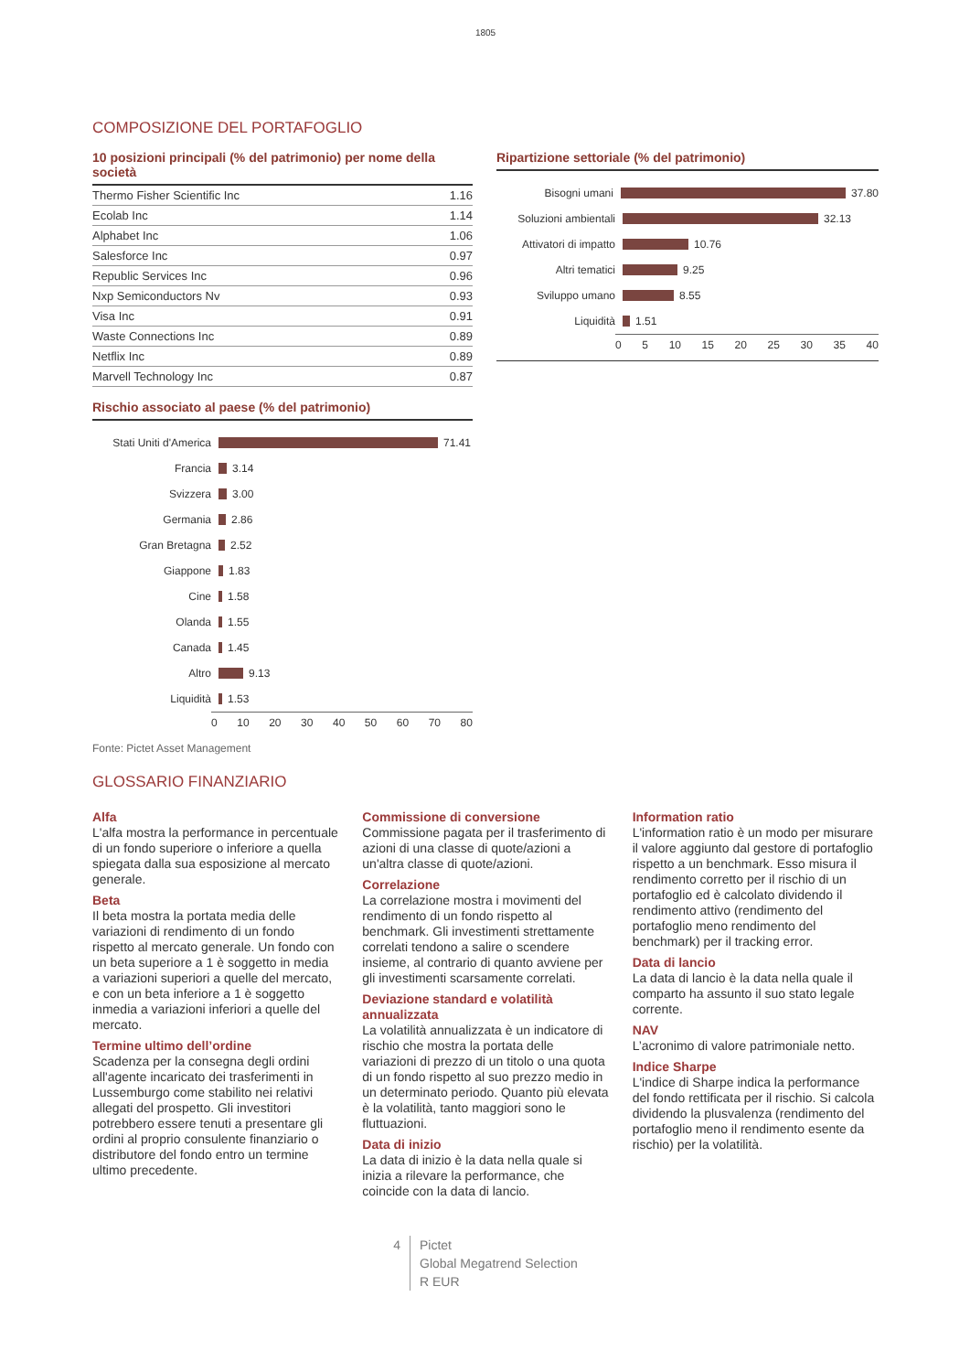1805
COMPOSIZIONE DEL PORTAFOGLIO
10 posizioni principali (% del patrimonio) per nome della società
| Thermo Fisher Scientific Inc | 1.16 |
| Ecolab Inc | 1.14 |
| Alphabet Inc | 1.06 |
| Salesforce Inc | 0.97 |
| Republic Services Inc | 0.96 |
| Nxp Semiconductors Nv | 0.93 |
| Visa Inc | 0.91 |
| Waste Connections Inc | 0.89 |
| Netflix Inc | 0.89 |
| Marvell Technology Inc | 0.87 |
Rischio associato al paese (% del patrimonio)
Stati Uniti d'America 71.41
Francia 3.14
Svizzera 3.00
Germania 2.86
Gran Bretagna 2.52
Giappone 1.83
Cine 1.58
Olanda 1.55
Canada 1.45
Altro 9.13
Liquidità 1.53
0 10 20 30 40 50 60 70 80
Ripartizione settoriale (% del patrimonio)
Bisogni umani 37.80
Soluzioni ambientali 32.13
Attivatori di impatto 10.76
Altri tematici 9.25
Sviluppo umano 8.55
Liquidità 1.51
0 5 10 15 20 25 30 35 40
Fonte: Pictet Asset Management
GLOSSARIO FINANZIARIO
Alfa
L'alfa mostra la performance in percentuale di un fondo superiore o inferiore a quella spiegata dalla sua esposizione al mercato generale.
Beta
Il beta mostra la portata media delle variazioni di rendimento di un fondo rispetto al mercato generale. Un fondo con un beta superiore a 1 è soggetto in media a variazioni superiori a quelle del mercato, e con un beta inferiore a 1 è soggetto inmedia a variazioni inferiori a quelle del mercato.
Termine ultimo dell’ordine
Scadenza per la consegna degli ordini all'agente incaricato dei trasferimenti in Lussemburgo come stabilito nei relativi allegati del prospetto. Gli investitori potrebbero essere tenuti a presentare gli ordini al proprio consulente finanziario o distributore del fondo entro un termine ultimo precedente.
Commissione di conversione
Commissione pagata per il trasferimento di azioni di una classe di quote/azioni a un'altra classe di quote/azioni.
Correlazione
La correlazione mostra i movimenti del rendimento di un fondo rispetto al benchmark. Gli investimenti strettamente correlati tendono a salire o scendere insieme, al contrario di quanto avviene per gli investimenti scarsamente correlati.
Deviazione standard e volatilità annualizzata
La volatilità annualizzata è un indicatore di rischio che mostra la portata delle variazioni di prezzo di un titolo o una quota di un fondo rispetto al suo prezzo medio in un determinato periodo. Quanto più elevata è la volatilità, tanto maggiori sono le fluttuazioni.
Data di inizio
La data di inizio è la data nella quale si inizia a rilevare la performance, che coincide con la data di lancio.
Information ratio
L'information ratio è un modo per misurare il valore aggiunto dal gestore di portafoglio rispetto a un benchmark. Esso misura il rendimento corretto per il rischio di un portafoglio ed è calcolato dividendo il rendimento attivo (rendimento del portafoglio meno rendimento del benchmark) per il tracking error.
Data di lancio
La data di lancio è la data nella quale il comparto ha assunto il suo stato legale corrente.
NAV
L’acronimo di valore patrimoniale netto.
Indice Sharpe
L'indice di Sharpe indica la performance del fondo rettificata per il rischio. Si calcola dividendo la plusvalenza (rendimento del portafoglio meno il rendimento esente da rischio) per la volatilità.
4 Pictet
Global Megatrend Selection
R EUR